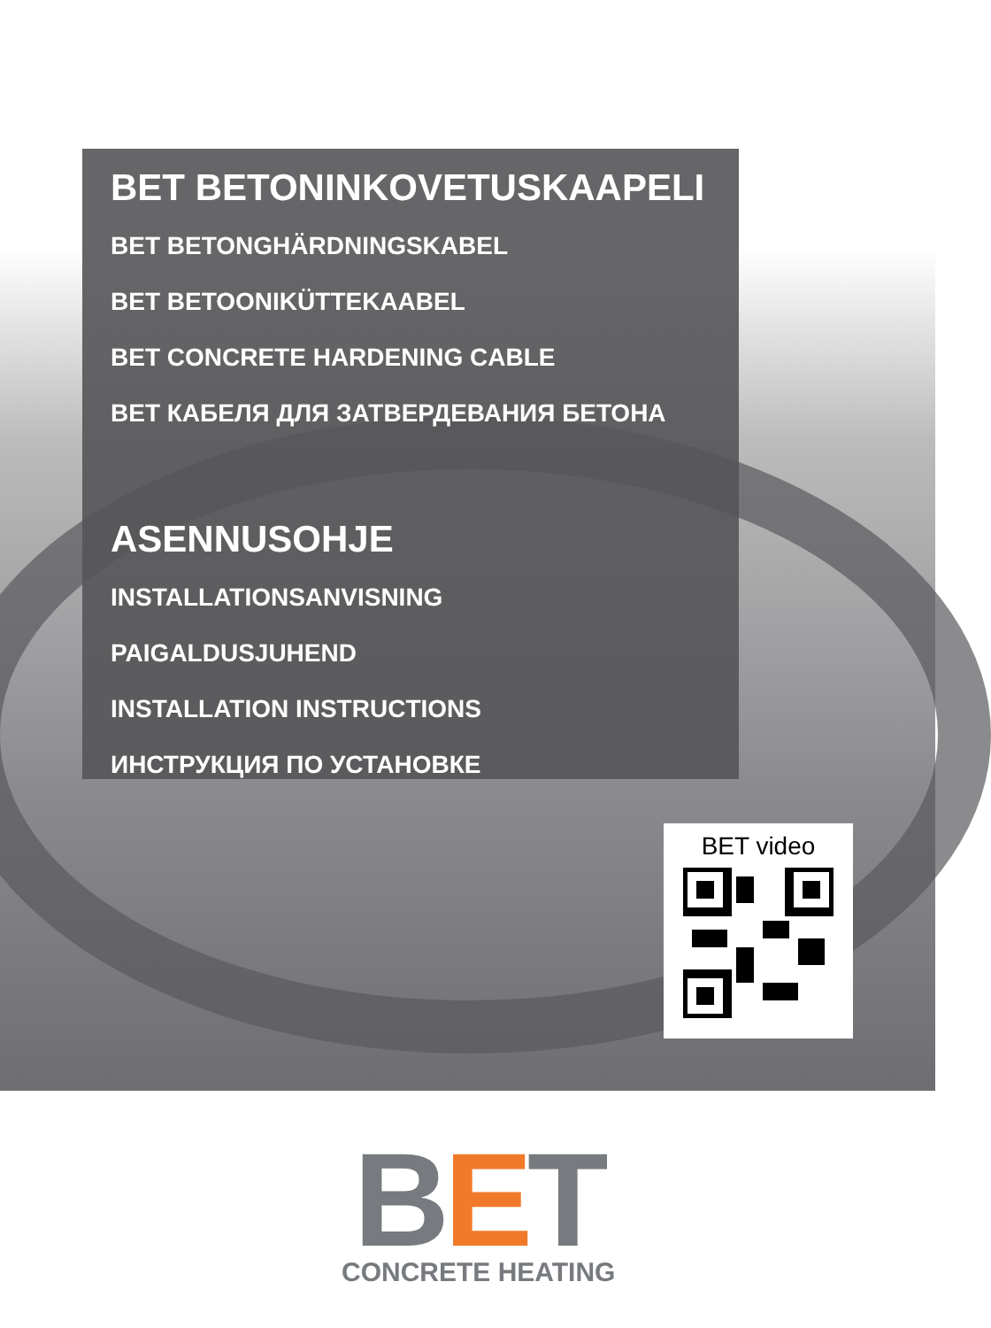BET BETONINKOVETUSKAAPELI
BET BETONGHÄRDNINGSKABEL
BET BETOONIKÜTTEKAABEL
BET CONCRETE HARDENING CABLE
BET КАБЕЛЯ ДЛЯ ЗАТВЕРДЕВАНИЯ БЕТОНА
ASENNUSOHJE
INSTALLATIONSANVISNING
PAIGALDUSJUHEND
INSTALLATION INSTRUCTIONS
ИНСТРУКЦИЯ ПО УСТАНОВКЕ
BET video
BET
CONCRETE HEATING